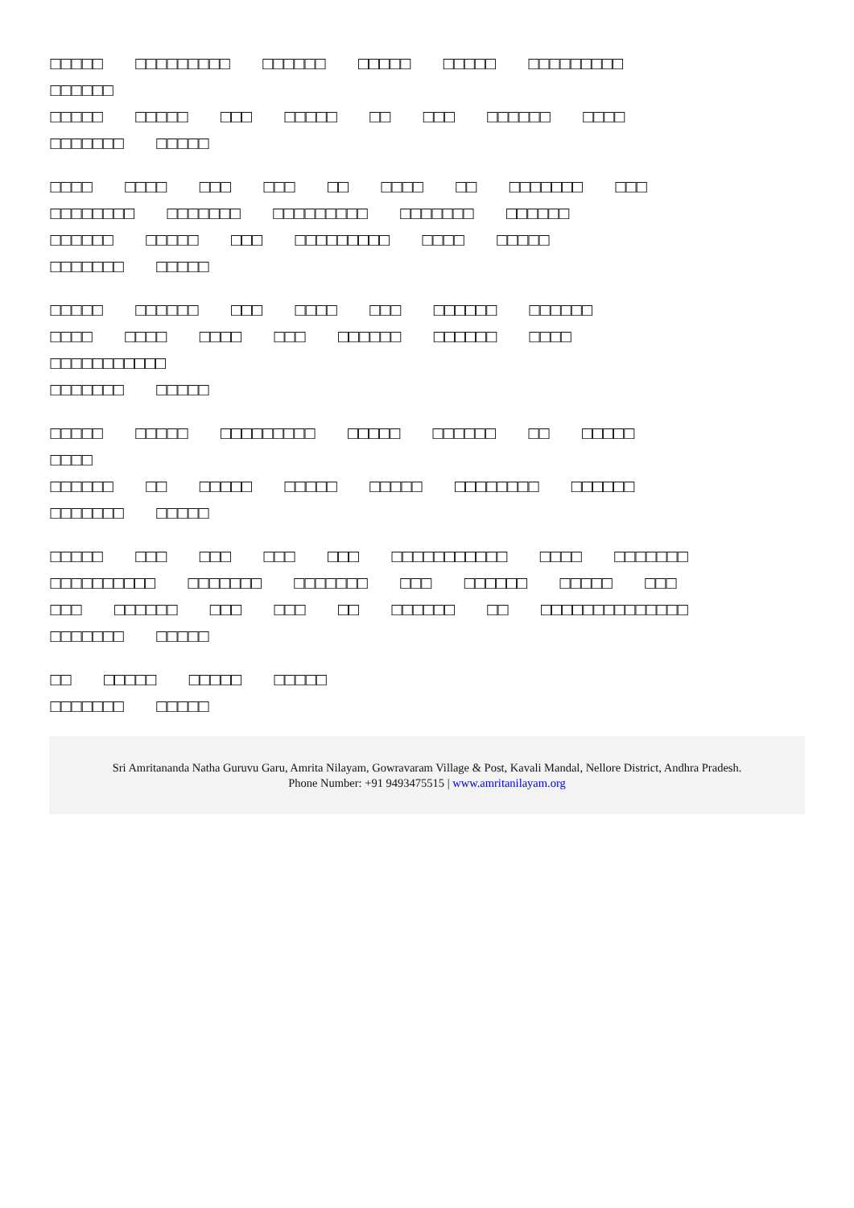□□□□□ □□□□□□□□□ □□□□□□ □□□□□ □□□□□ □□□□□□□□□
□□□□□□
□□□□□ □□□□□ □□□ □□□□□ □□ □□□ □□□□□□ □□□□
□□□□□□□ □□□□□
□□□□ □□□□ □□□ □□□ □□ □□□□ □□ □□□□□□□ □□□
□□□□□□□□ □□□□□□□ □□□□□□□□□ □□□□□□□ □□□□□□
□□□□□□ □□□□□ □□□ □□□□□□□□□ □□□□ □□□□□
□□□□□□□ □□□□□
□□□□□ □□□□□□ □□□ □□□□ □□□ □□□□□□ □□□□□□
□□□□ □□□□ □□□□ □□□ □□□□□□ □□□□□□ □□□□
□□□□□□□□□□□
□□□□□□□ □□□□□
□□□□□ □□□□□ □□□□□□□□□ □□□□□ □□□□□□ □□ □□□□□
□□□□
□□□□□□ □□ □□□□□ □□□□□ □□□□□ □□□□□□□□ □□□□□□
□□□□□□□ □□□□□
□□□□□ □□□ □□□ □□□ □□□ □□□□□□□□□□□ □□□□ □□□□□□□
□□□□□□□□□□ □□□□□□□ □□□□□□□ □□□ □□□□□□ □□□□□ □□□
□□□ □□□□□□ □□□ □□□ □□ □□□□□□ □□ □□□□□□□□□□□□□□
□□□□□□□ □□□□□
□□ □□□□□ □□□□□ □□□□□
□□□□□□□ □□□□□
Sri Amritananda Natha Guruvu Garu, Amrita Nilayam, Gowravaram Village & Post, Kavali Mandal, Nellore District, Andhra Pradesh.
Phone Number: +91 9493475515 | www.amritanilayam.org